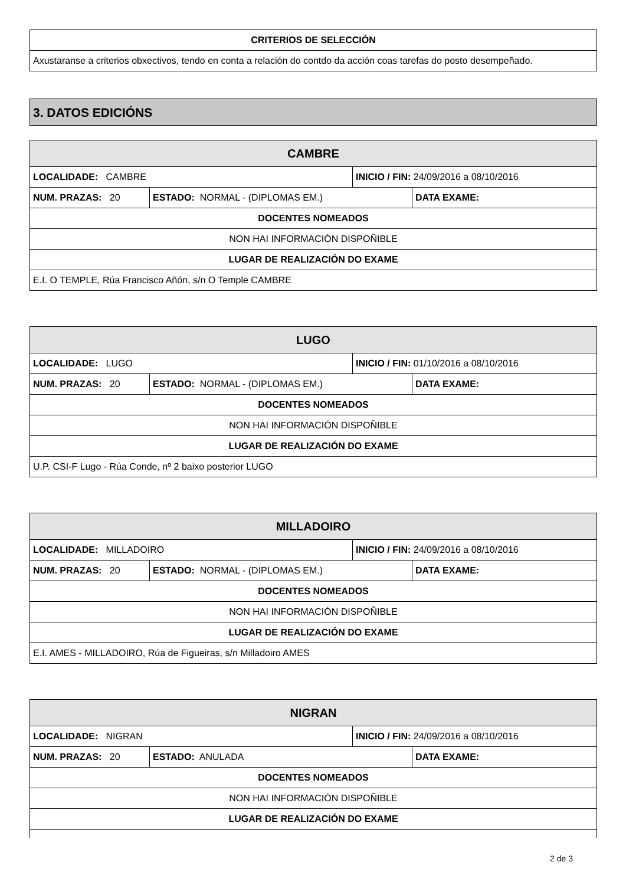| CRITERIOS DE SELECCIÓN |
| --- |
| Axustaranse a criterios obxectivos, tendo en conta a relación do contdo da acción coas tarefas do posto desempeñado. |
3. DATOS EDICIÓNS
| CAMBRE | | | |
| --- | --- | --- | --- |
| LOCALIDADE: CAMBRE | | INICIO / FIN: 24/09/2016 a 08/10/2016 | |
| NUM. PRAZAS: 20 | ESTADO: NORMAL - (DIPLOMAS EM.) | | DATA EXAME: |
| DOCENTES NOMEADOS | | | |
| NON HAI INFORMACIÓN DISPOÑIBLE | | | |
| LUGAR DE REALIZACIÓN DO EXAME | | | |
| E.I. O TEMPLE, Rúa Francisco Añón, s/n O Temple CAMBRE | | | |
| LUGO | | | |
| --- | --- | --- | --- |
| LOCALIDADE: LUGO | | INICIO / FIN: 01/10/2016 a 08/10/2016 | |
| NUM. PRAZAS: 20 | ESTADO: NORMAL - (DIPLOMAS EM.) | | DATA EXAME: |
| DOCENTES NOMEADOS | | | |
| NON HAI INFORMACIÓN DISPOÑIBLE | | | |
| LUGAR DE REALIZACIÓN DO EXAME | | | |
| U.P. CSI-F Lugo - Rúa Conde, nº 2 baixo posterior LUGO | | | |
| MILLADOIRO | | | |
| --- | --- | --- | --- |
| LOCALIDADE: MILLADOIRO | | INICIO / FIN: 24/09/2016 a 08/10/2016 | |
| NUM. PRAZAS: 20 | ESTADO: NORMAL - (DIPLOMAS EM.) | | DATA EXAME: |
| DOCENTES NOMEADOS | | | |
| NON HAI INFORMACIÓN DISPOÑIBLE | | | |
| LUGAR DE REALIZACIÓN DO EXAME | | | |
| E.I. AMES - MILLADOIRO, Rúa de Figueiras, s/n Milladoiro AMES | | | |
| NIGRAN | | | |
| --- | --- | --- | --- |
| LOCALIDADE: NIGRAN | | INICIO / FIN: 24/09/2016 a 08/10/2016 | |
| NUM. PRAZAS: 20 | ESTADO: ANULADA | | DATA EXAME: |
| DOCENTES NOMEADOS | | | |
| NON HAI INFORMACIÓN DISPOÑIBLE | | | |
| LUGAR DE REALIZACIÓN DO EXAME | | | |
2 de 3